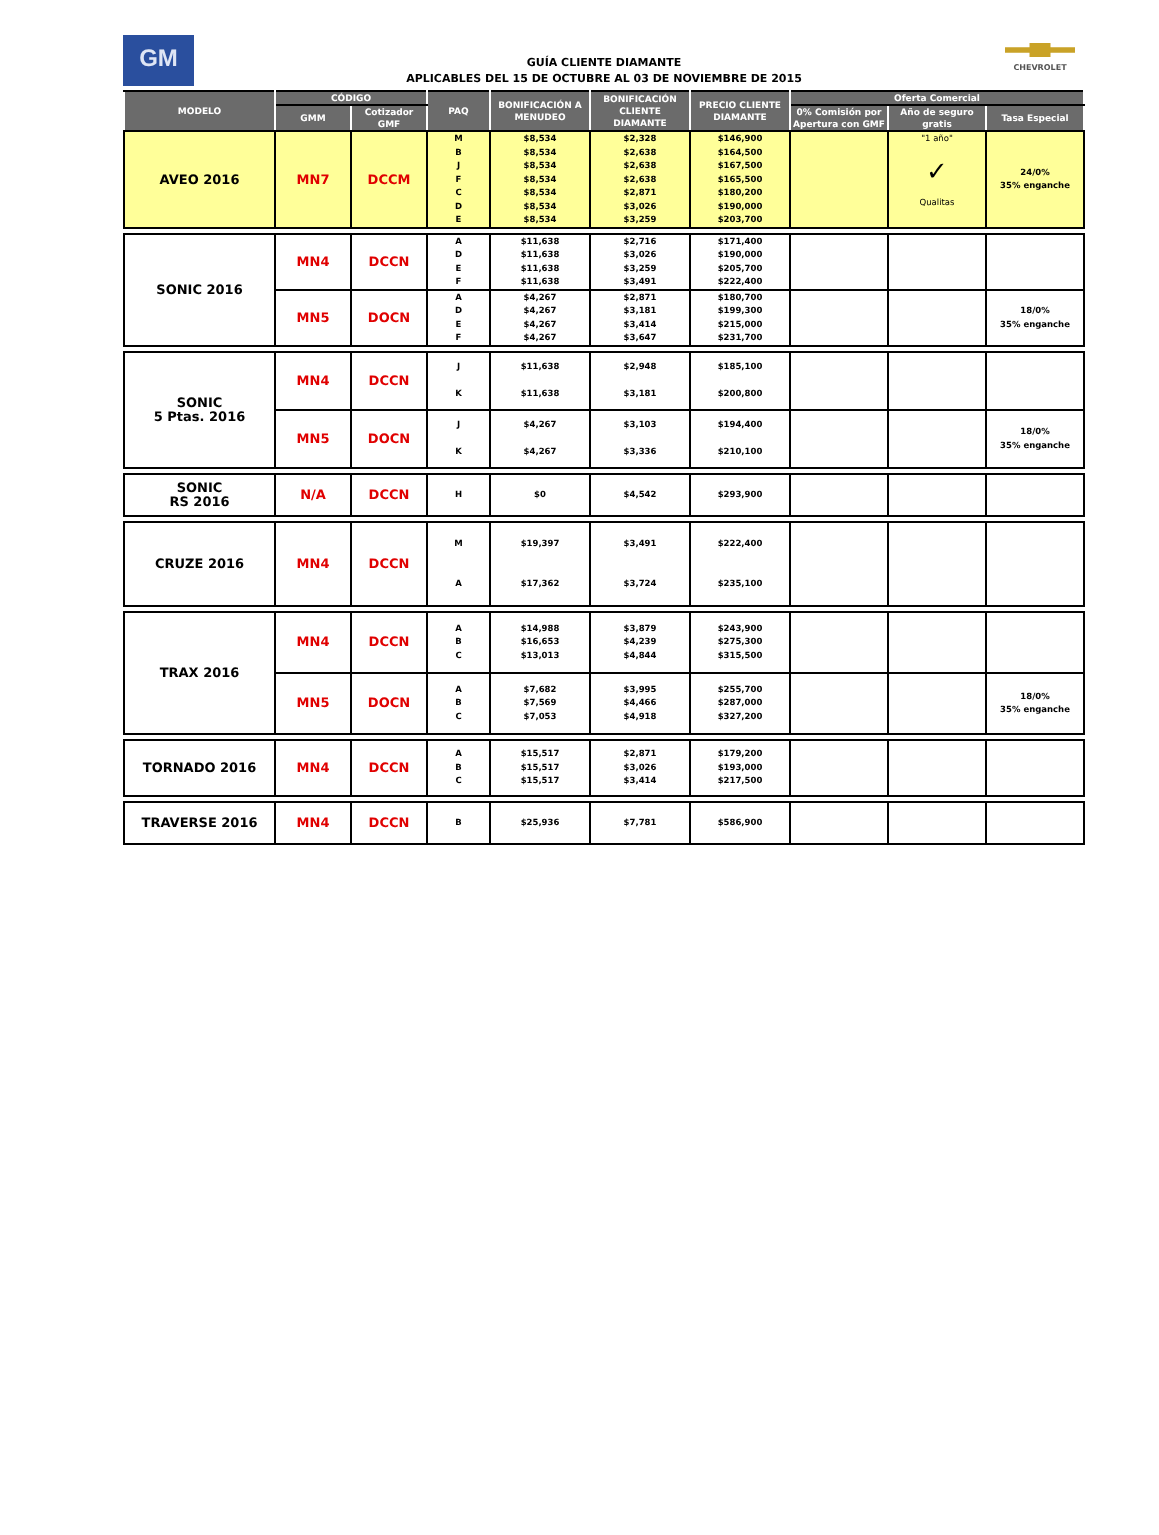GM
GUÍA CLIENTE DIAMANTE
APLICABLES DEL 15 DE OCTUBRE AL 03 DE NOVIEMBRE DE 2015
CHEVROLET
| MODELO | CÓDIGO | | PAQ | BONIFICACIÓN A MENUDEO | BONIFICACIÓN CLIENTE DIAMANTE | PRECIO CLIENTE DIAMANTE | Oferta Comercial | | |
| --- | --- | --- | --- | --- | --- | --- | --- | --- | --- |
| | GMM | Cotizador GMF | | | | | 0% Comisión por Apertura con GMF | Año de seguro gratis | Tasa Especial |
| AVEO 2016 | MN7 | DCCM | M B J F C D E | $8,534 $8,534 $8,534 $8,534 $8,534 $8,534 $8,534 | $2,328 $2,638 $2,638 $2,638 $2,871 $3,026 $3,259 | $146,900 $164,500 $167,500 $165,500 $180,200 $190,000 $203,700 | | "1 año" ✓ Qualitas | 24/0% 35% enganche |
| SONIC 2016 | MN4 | DCCN | A D E F | $11,638 $11,638 $11,638 $11,638 | $2,716 $3,026 $3,259 $3,491 | $171,400 $190,000 $205,700 $222,400 | | | |
| | MN5 | DOCN | A D E F | $4,267 $4,267 $4,267 $4,267 | $2,871 $3,181 $3,414 $3,647 | $180,700 $199,300 $215,000 $231,700 | | | 18/0% 35% enganche |
| SONIC 5 Ptas. 2016 | MN4 | DCCN | J K | $11,638 $11,638 | $2,948 $3,181 | $185,100 $200,800 | | | |
| | MN5 | DOCN | J K | $4,267 $4,267 | $3,103 $3,336 | $194,400 $210,100 | | | 18/0% 35% enganche |
| SONIC RS 2016 | N/A | DCCN | H | $0 | $4,542 | $293,900 | | | |
| CRUZE 2016 | MN4 | DCCN | M A | $19,397 $17,362 | $3,491 $3,724 | $222,400 $235,100 | | | |
| TRAX 2016 | MN4 | DCCN | A B C | $14,988 $16,653 $13,013 | $3,879 $4,239 $4,844 | $243,900 $275,300 $315,500 | | | |
| | MN5 | DOCN | A B C | $7,682 $7,569 $7,053 | $3,995 $4,466 $4,918 | $255,700 $287,000 $327,200 | | | 18/0% 35% enganche |
| TORNADO 2016 | MN4 | DCCN | A B C | $15,517 $15,517 $15,517 | $2,871 $3,026 $3,414 | $179,200 $193,000 $217,500 | | | |
| TRAVERSE 2016 | MN4 | DCCN | B | $25,936 | $7,781 | $586,900 | | | |